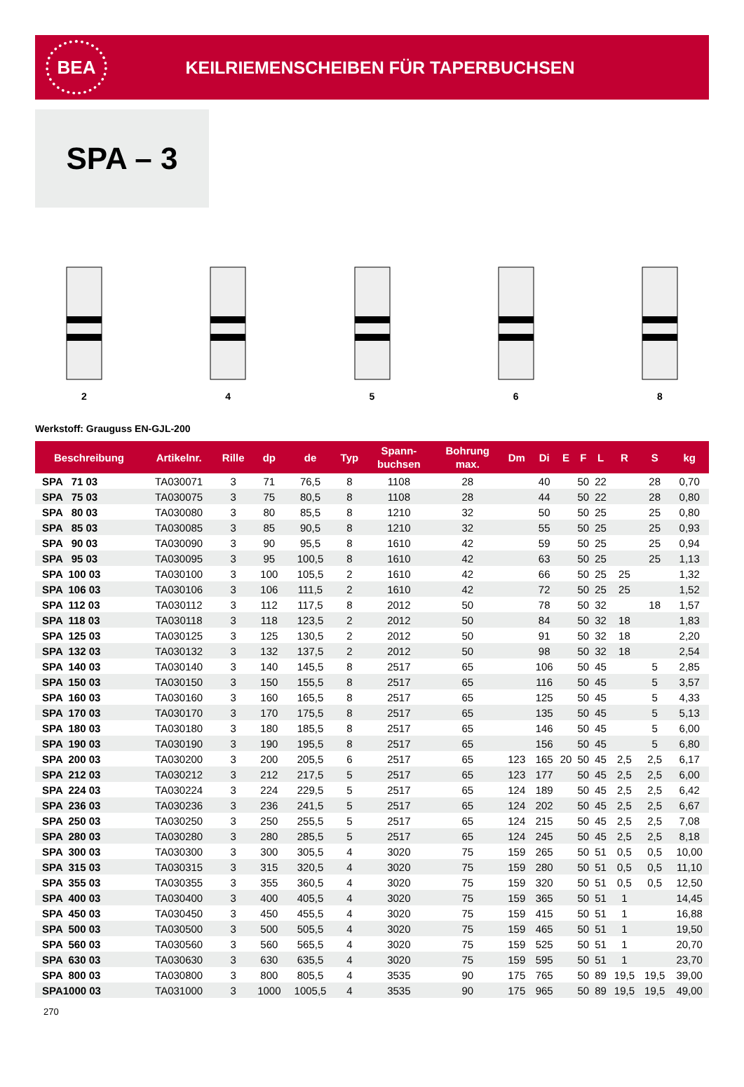BEA
KEILRIEMENSCHEIBEN FÜR TAPERBUCHSEN
SPA – 3
2 4 5 6 8
Werkstoff: Grauguss EN-GJL-200
| Beschreibung | Artikelnr. | Rille | dp | de | Typ | Spann- buchsen | Bohrung max. | Dm | Di | E | F | L | R | S | kg |
| --- | --- | --- | --- | --- | --- | --- | --- | --- | --- | --- | --- | --- | --- | --- | --- |
| SPA 71 03 | TA030071 | 3 | 71 | 76,5 | 8 | 1108 | 28 | | 40 | | 50 | 22 | | 28 | 0,70 |
| SPA 75 03 | TA030075 | 3 | 75 | 80,5 | 8 | 1108 | 28 | | 44 | | 50 | 22 | | 28 | 0,80 |
| SPA 80 03 | TA030080 | 3 | 80 | 85,5 | 8 | 1210 | 32 | | 50 | | 50 | 25 | | 25 | 0,80 |
| SPA 85 03 | TA030085 | 3 | 85 | 90,5 | 8 | 1210 | 32 | | 55 | | 50 | 25 | | 25 | 0,93 |
| SPA 90 03 | TA030090 | 3 | 90 | 95,5 | 8 | 1610 | 42 | | 59 | | 50 | 25 | | 25 | 0,94 |
| SPA 95 03 | TA030095 | 3 | 95 | 100,5 | 8 | 1610 | 42 | | 63 | | 50 | 25 | | 25 | 1,13 |
| SPA 100 03 | TA030100 | 3 | 100 | 105,5 | 2 | 1610 | 42 | | 66 | | 50 | 25 | 25 | | 1,32 |
| SPA 106 03 | TA030106 | 3 | 106 | 111,5 | 2 | 1610 | 42 | | 72 | | 50 | 25 | 25 | | 1,52 |
| SPA 112 03 | TA030112 | 3 | 112 | 117,5 | 8 | 2012 | 50 | | 78 | | 50 | 32 | | 18 | 1,57 |
| SPA 118 03 | TA030118 | 3 | 118 | 123,5 | 2 | 2012 | 50 | | 84 | | 50 | 32 | 18 | | 1,83 |
| SPA 125 03 | TA030125 | 3 | 125 | 130,5 | 2 | 2012 | 50 | | 91 | | 50 | 32 | 18 | | 2,20 |
| SPA 132 03 | TA030132 | 3 | 132 | 137,5 | 2 | 2012 | 50 | | 98 | | 50 | 32 | 18 | | 2,54 |
| SPA 140 03 | TA030140 | 3 | 140 | 145,5 | 8 | 2517 | 65 | | 106 | | 50 | 45 | | 5 | 2,85 |
| SPA 150 03 | TA030150 | 3 | 150 | 155,5 | 8 | 2517 | 65 | | 116 | | 50 | 45 | | 5 | 3,57 |
| SPA 160 03 | TA030160 | 3 | 160 | 165,5 | 8 | 2517 | 65 | | 125 | | 50 | 45 | | 5 | 4,33 |
| SPA 170 03 | TA030170 | 3 | 170 | 175,5 | 8 | 2517 | 65 | | 135 | | 50 | 45 | | 5 | 5,13 |
| SPA 180 03 | TA030180 | 3 | 180 | 185,5 | 8 | 2517 | 65 | | 146 | | 50 | 45 | | 5 | 6,00 |
| SPA 190 03 | TA030190 | 3 | 190 | 195,5 | 8 | 2517 | 65 | | 156 | | 50 | 45 | | 5 | 6,80 |
| SPA 200 03 | TA030200 | 3 | 200 | 205,5 | 6 | 2517 | 65 | 123 | 165 | 20 | 50 | 45 | 2,5 | 2,5 | 6,17 |
| SPA 212 03 | TA030212 | 3 | 212 | 217,5 | 5 | 2517 | 65 | 123 | 177 | | 50 | 45 | 2,5 | 2,5 | 6,00 |
| SPA 224 03 | TA030224 | 3 | 224 | 229,5 | 5 | 2517 | 65 | 124 | 189 | | 50 | 45 | 2,5 | 2,5 | 6,42 |
| SPA 236 03 | TA030236 | 3 | 236 | 241,5 | 5 | 2517 | 65 | 124 | 202 | | 50 | 45 | 2,5 | 2,5 | 6,67 |
| SPA 250 03 | TA030250 | 3 | 250 | 255,5 | 5 | 2517 | 65 | 124 | 215 | | 50 | 45 | 2,5 | 2,5 | 7,08 |
| SPA 280 03 | TA030280 | 3 | 280 | 285,5 | 5 | 2517 | 65 | 124 | 245 | | 50 | 45 | 2,5 | 2,5 | 8,18 |
| SPA 300 03 | TA030300 | 3 | 300 | 305,5 | 4 | 3020 | 75 | 159 | 265 | | 50 | 51 | 0,5 | 0,5 | 10,00 |
| SPA 315 03 | TA030315 | 3 | 315 | 320,5 | 4 | 3020 | 75 | 159 | 280 | | 50 | 51 | 0,5 | 0,5 | 11,10 |
| SPA 355 03 | TA030355 | 3 | 355 | 360,5 | 4 | 3020 | 75 | 159 | 320 | | 50 | 51 | 0,5 | 0,5 | 12,50 |
| SPA 400 03 | TA030400 | 3 | 400 | 405,5 | 4 | 3020 | 75 | 159 | 365 | | 50 | 51 | 1 | | 14,45 |
| SPA 450 03 | TA030450 | 3 | 450 | 455,5 | 4 | 3020 | 75 | 159 | 415 | | 50 | 51 | 1 | | 16,88 |
| SPA 500 03 | TA030500 | 3 | 500 | 505,5 | 4 | 3020 | 75 | 159 | 465 | | 50 | 51 | 1 | | 19,50 |
| SPA 560 03 | TA030560 | 3 | 560 | 565,5 | 4 | 3020 | 75 | 159 | 525 | | 50 | 51 | 1 | | 20,70 |
| SPA 630 03 | TA030630 | 3 | 630 | 635,5 | 4 | 3020 | 75 | 159 | 595 | | 50 | 51 | 1 | | 23,70 |
| SPA 800 03 | TA030800 | 3 | 800 | 805,5 | 4 | 3535 | 90 | 175 | 765 | | 50 | 89 | 19,5 | 19,5 | 39,00 |
| SPA1000 03 | TA031000 | 3 | 1000 | 1005,5 | 4 | 3535 | 90 | 175 | 965 | | 50 | 89 | 19,5 | 19,5 | 49,00 |
270